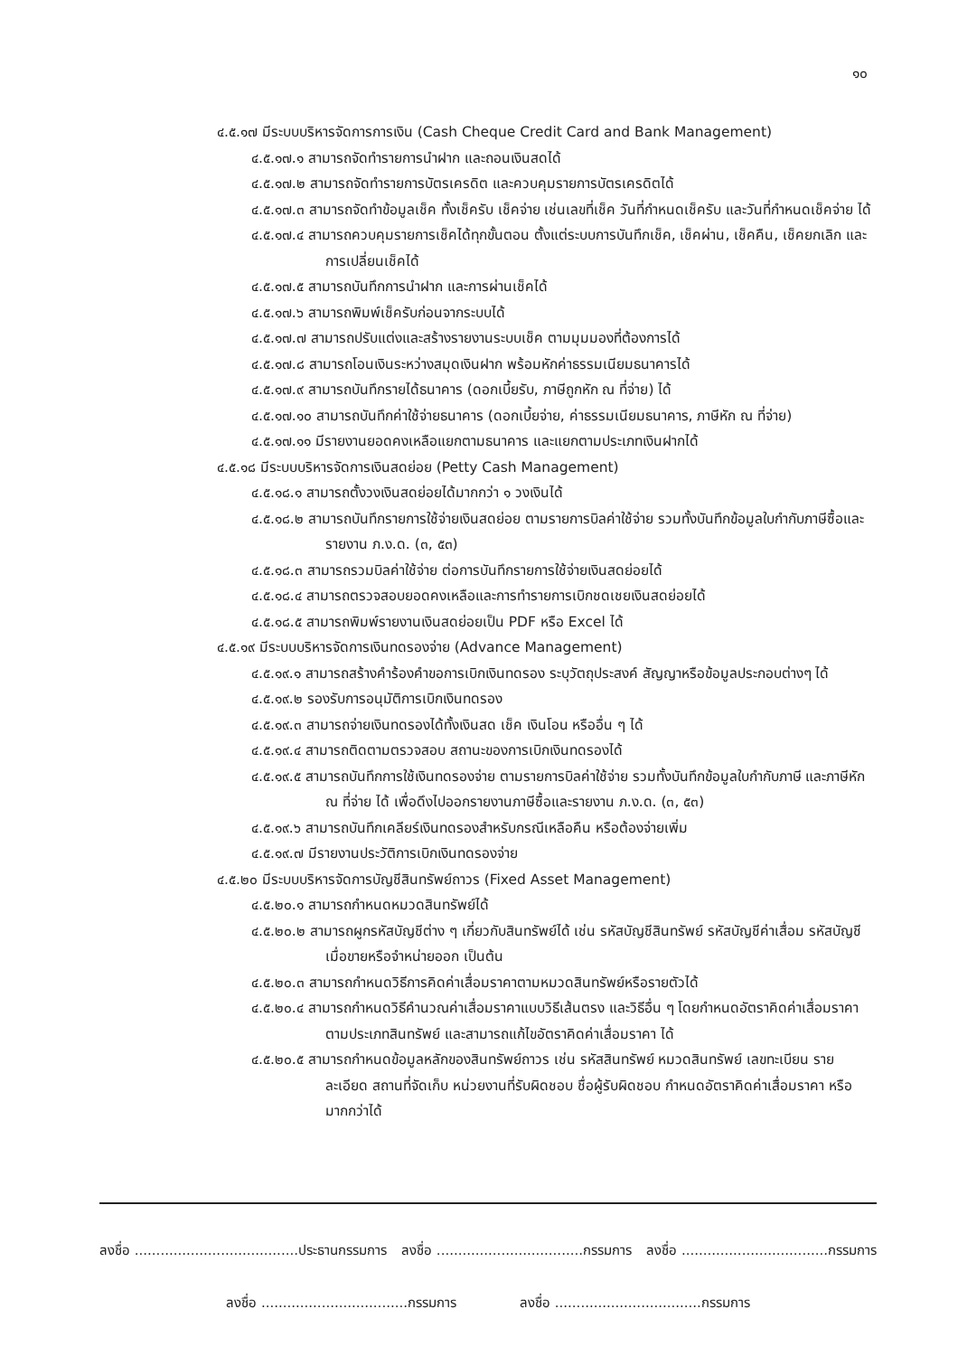๑๐
๔.๕.๑๗ มีระบบบริหารจัดการการเงิน (Cash Cheque Credit Card and Bank Management)
๔.๕.๑๗.๑ สามารถจัดทำรายการนำฝาก และถอนเงินสดได้
๔.๕.๑๗.๒ สามารถจัดทำรายการบัตรเครดิต และควบคุมรายการบัตรเครดิตได้
๔.๕.๑๗.๓ สามารถจัดทำข้อมูลเช็ค ทั้งเช็ครับ เช็คจ่าย เช่นเลขที่เช็ค วันที่กำหนดเช็ครับ และวันที่กำหนดเช็คจ่าย ได้
๔.๕.๑๗.๔ สามารถควบคุมรายการเช็คได้ทุกขั้นตอน ตั้งแต่ระบบการบันทึกเช็ค, เช็คผ่าน, เช็คคืน, เช็คยกเลิก และการเปลี่ยนเช็คได้
๔.๕.๑๗.๕ สามารถบันทึกการนำฝาก และการผ่านเช็คได้
๔.๕.๑๗.๖ สามารถพิมพ์เช็ครับก่อนจากระบบได้
๔.๕.๑๗.๗ สามารถปรับแต่งและสร้างรายงานระบบเช็ค ตามมุมมองที่ต้องการได้
๔.๕.๑๗.๘ สามารถโอนเงินระหว่างสมุดเงินฝาก พร้อมหักค่าธรรมเนียมธนาคารได้
๔.๕.๑๗.๙ สามารถบันทึกรายได้ธนาคาร (ดอกเบี้ยรับ, ภาษีถูกหัก ณ ที่จ่าย) ได้
๔.๕.๑๗.๑๐ สามารถบันทึกค่าใช้จ่ายธนาคาร (ดอกเบี้ยจ่าย, ค่าธรรมเนียมธนาคาร, ภาษีหัก ณ ที่จ่าย)
๔.๕.๑๗.๑๑ มีรายงานยอดคงเหลือแยกตามธนาคาร และแยกตามประเภทเงินฝากได้
๔.๕.๑๘ มีระบบบริหารจัดการเงินสดย่อย (Petty Cash Management)
๔.๕.๑๘.๑ สามารถตั้งวงเงินสดย่อยได้มากกว่า ๑ วงเงินได้
๔.๕.๑๘.๒ สามารถบันทึกรายการใช้จ่ายเงินสดย่อย ตามรายการบิลค่าใช้จ่าย รวมทั้งบันทึกข้อมูลใบกำกับภาษีซื้อและรายงาน ภ.ง.ด. (๓, ๕๓)
๔.๕.๑๘.๓ สามารถรวมบิลค่าใช้จ่าย ต่อการบันทึกรายการใช้จ่ายเงินสดย่อยได้
๔.๕.๑๘.๔ สามารถตรวจสอบยอดคงเหลือและการทำรายการเบิกชดเชยเงินสดย่อยได้
๔.๕.๑๘.๕ สามารถพิมพ์รายงานเงินสดย่อยเป็น PDF หรือ Excel ได้
๔.๕.๑๙ มีระบบบริหารจัดการเงินทดรองจ่าย (Advance Management)
๔.๕.๑๙.๑ สามารถสร้างคำร้องคำขอการเบิกเงินทดรอง ระบุวัตถุประสงค์ สัญญาหรือข้อมูลประกอบต่างๆ ได้
๔.๕.๑๙.๒ รองรับการอนุมัติการเบิกเงินทดรอง
๔.๕.๑๙.๓ สามารถจ่ายเงินทดรองได้ทั้งเงินสด เช็ค เงินโอน หรืออื่น ๆ ได้
๔.๕.๑๙.๔ สามารถติดตามตรวจสอบ สถานะของการเบิกเงินทดรองได้
๔.๕.๑๙.๕ สามารถบันทึกการใช้เงินทดรองจ่าย ตามรายการบิลค่าใช้จ่าย รวมทั้งบันทึกข้อมูลใบกำกับภาษี และภาษีหัก ณ ที่จ่าย ได้ เพื่อดึงไปออกรายงานภาษีซื้อและรายงาน ภ.ง.ด. (๓, ๕๓)
๔.๕.๑๙.๖ สามารถบันทึกเคลียร์เงินทดรองสำหรับกรณีเหลือคืน หรือต้องจ่ายเพิ่ม
๔.๕.๑๙.๗ มีรายงานประวัติการเบิกเงินทดรองจ่าย
๔.๕.๒๐ มีระบบบริหารจัดการบัญชีสินทรัพย์ถาวร (Fixed Asset Management)
๔.๕.๒๐.๑ สามารถกำหนดหมวดสินทรัพย์ได้
๔.๕.๒๐.๒ สามารถผูกรหัสบัญชีต่าง ๆ เกี่ยวกับสินทรัพย์ได้ เช่น รหัสบัญชีสินทรัพย์ รหัสบัญชีค่าเสื่อม รหัสบัญชีเมื่อขายหรือจำหน่ายออก เป็นต้น
๔.๕.๒๐.๓ สามารถกำหนดวิธีการคิดค่าเสื่อมราคาตามหมวดสินทรัพย์หรือรายตัวได้
๔.๕.๒๐.๔ สามารถกำหนดวิธีคำนวณค่าเสื่อมราคาแบบวิธีเส้นตรง และวิธีอื่น ๆ โดยกำหนดอัตราคิดค่าเสื่อมราคา ตามประเภทสินทรัพย์ และสามารถแก้ไขอัตราคิดค่าเสื่อมราคา ได้
๔.๕.๒๐.๕ สามารถกำหนดข้อมูลหลักของสินทรัพย์ถาวร เช่น รหัสสินทรัพย์ หมวดสินทรัพย์ เลขทะเบียน รายละเอียด สถานที่จัดเก็บ หน่วยงานที่รับผิดชอบ ชื่อผู้รับผิดชอบ กำหนดอัตราคิดค่าเสื่อมราคา หรือมากกว่าได้
ลงชื่อ ......................................ประธานกรรมการ ลงชื่อ ..................................กรรมการ ลงชื่อ ..................................กรรมการ
ลงชื่อ ..................................กรรมการ ลงชื่อ ..................................กรรมการ